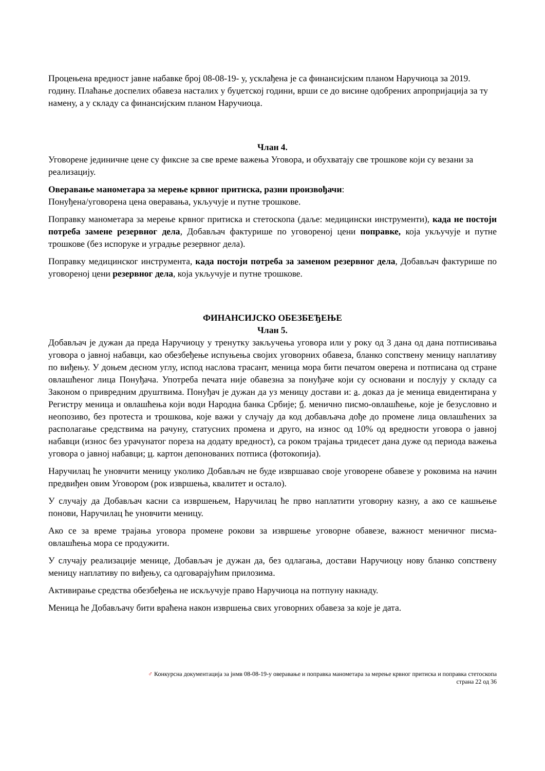Процењена вредност јавне набавке број 08-08-19- у, усклађена је са финансијским планом Наручиоца за 2019. годину. Плаћање доспелих обавеза насталих у буџетској години, врши се до висине одобрених апропријација за ту намену, а у складу са финансијским планом Наручиоца.
Члан 4.
Уговорене јединичне цене су фиксне за све време важења Уговора, и обухватају све трошкове који су везани за реализацију.
Оверавање манометара за мерење крвног притиска, разни произвођачи:
Понуђена/уговорена цена оверавања, укључује и путне трошкове.
Поправку манометара за мерење крвног притиска и стетоскопа (даље: медицински инструменти), када не постоји потреба замене резервног дела, Добављач фактурише по уговореној цени поправке, која укључује и путне трошкове (без испоруке и уградње резервног дела).
Поправку медицинског инструмента, када постоји потреба за заменом резервног дела, Добављач фактурише по уговореној цени резервног дела, која укључује и путне трошкове.
ФИНАНСИЈСКО ОБЕЗБЕЂЕЊЕ
Члан 5.
Добављач је дужан да преда Наручиоцу у тренутку закључења уговора или у року од 3 дана од дана потписивања уговора о јавној набавци, као обезбеђење испуњења својих уговорних обавеза, бланко сопствену меницу наплативу по виђењу. У доњем десном углу, испод наслова трасант, меница мора бити печатом оверена и потписана од стране овлашћеног лица Понуђача. Употреба печата није обавезна за понуђаче који су основани и послују у складу са Законом о привредним друштвима. Понуђач је дужан да уз меницу достави и: а. доказ да је меница евидентирана у Регистру меница и овлашћења који води Народна банка Србије; б. менично писмо-овлашћење, које је безусловно и неопозиво, без протеста и трошкова, које важи у случају да код добављача дође до промене лица овлашћених за располагање средствима на рачуну, статусних промена и друго, на износ од 10% од вредности уговора о јавној набавци (износ без урачунатог пореза на додату вредност), са роком трајања тридесет дана дуже од периода важења уговора о јавној набавци; ц. картон депонованих потписа (фотокопија).
Наручилац ће уновчити меницу уколико Добављач не буде извршавао своје уговорене обавезе у роковима на начин предвиђен овим Уговором (рок извршења, квалитет и остало).
У случају да Добављач касни са извршењем, Наручилац ће прво наплатити уговорну казну, а ако се кашњење понови, Наручилац ће уновчити меницу.
Ако се за време трајања уговора промене рокови за извршење уговорне обавезе, важност меничног писма-овлашћења мора се продужити.
У случају реализације менице, Добављач је дужан да, без одлагања, достави Наручиоцу нову бланко сопствену меницу наплативу по виђењу, са одговарајућим прилозима.
Активирање средства обезбеђења не искључује право Наручиоца на потпуну накнаду.
Меница ће Добављачу бити враћена након извршења свих уговорних обавеза за које је дата.
♂ Конкурсна документација за јнмв 08-08-19-у оверавање и поправка манометара за мерење крвног притиска и поправка стетоскопа
страна 22 од 36